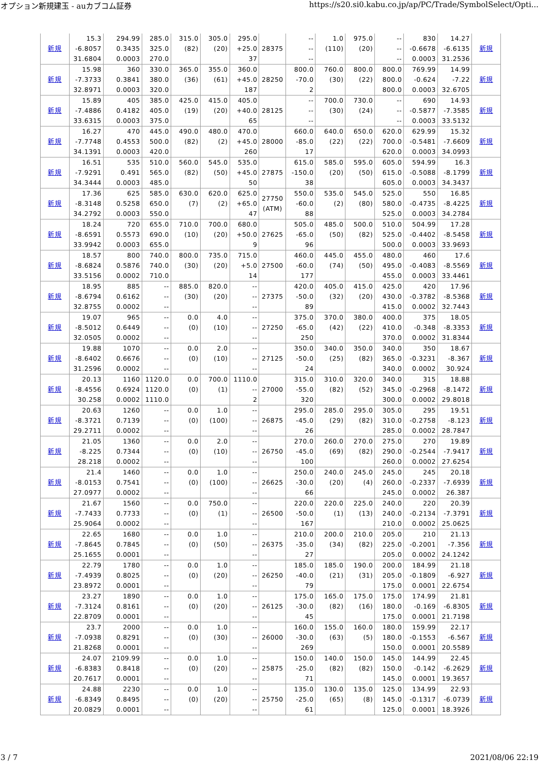オプション新規建玉 - auカブコム証券 https://s20.si0.kabu.co.jp/ap/PC/Trade/SymbolSelect/Opti...
| 新規 | 15.3 -6.8057 31.6804 | 294.99 0.3435 0.0003 | 285.0 325.0 270.0 | 315.0 (82) | 305.0 (20) | 295.0 +25.0 37 | 28375 | -- -- -- | 1.0 (110) | 975.0 (20) | -- -- -- | 830 -0.6678 0.0003 | 14.27 -6.6135 31.2536 | 新規 |
| 新規 | 15.98 -7.3733 32.8971 | 360 0.3841 0.0003 | 330.0 380.0 320.0 | 365.0 (36) | 355.0 (61) | 360.0 +45.0 187 | 28250 | 800.0 -70.0 2 | 760.0 (30) | 800.0 (22) | 800.0 800.0 800.0 | 769.99 -0.624 0.0003 | 14.99 -7.22 32.6705 | 新規 |
| 新規 | 15.89 -7.4886 33.6315 | 405 0.4182 0.0003 | 385.0 405.0 375.0 | 425.0 (19) | 415.0 (20) | 405.0 +40.0 65 | 28125 | -- -- -- | 700.0 (30) | 730.0 (24) | -- -- -- | 690 -0.5877 0.0003 | 14.93 -7.3585 33.5132 | 新規 |
| 新規 | 16.27 -7.7748 34.1391 | 470 0.4553 0.0003 | 445.0 500.0 420.0 | 490.0 (82) | 480.0 (2) | 470.0 +45.0 260 | 28000 | 660.0 -85.0 17 | 640.0 (22) | 650.0 (22) | 620.0 700.0 620.0 | 629.99 -0.5481 0.0003 | 15.32 -7.6609 34.0993 | 新規 |
| 新規 | 16.51 -7.9291 34.3444 | 535 0.491 0.0003 | 510.0 565.0 485.0 | 560.0 (82) | 545.0 (50) | 535.0 +45.0 50 | 27875 | 615.0 -150.0 38 | 585.0 (20) | 595.0 (50) | 605.0 615.0 605.0 | 594.99 -0.5088 0.0003 | 16.3 -8.1799 34.3437 | 新規 |
| 新規 | 17.36 -8.3148 34.2792 | 625 0.5258 0.0003 | 585.0 650.0 550.0 | 630.0 (7) | 620.0 (2) | 625.0 +65.0 47 | 27750 (ATM) | 550.0 -60.0 88 | 535.0 (2) | 545.0 (80) | 525.0 580.0 525.0 | 550 -0.4735 0.0003 | 16.85 -8.4225 34.2784 | 新規 |
| 新規 | 18.24 -8.6591 33.9942 | 720 0.5573 0.0003 | 655.0 690.0 655.0 | 710.0 (10) | 700.0 (20) | 680.0 +50.0 9 | 27625 | 505.0 -65.0 96 | 485.0 (50) | 500.0 (82) | 510.0 525.0 500.0 | 504.99 -0.4402 0.0003 | 17.28 -8.5458 33.9693 | 新規 |
| 新規 | 18.57 -8.6824 33.5156 | 800 0.5876 0.0002 | 740.0 740.0 710.0 | 800.0 (30) | 735.0 (20) | 715.0 +5.0 14 | 27500 | 460.0 -60.0 177 | 445.0 (74) | 455.0 (50) | 480.0 495.0 455.0 | 460 -0.4083 0.0003 | 17.6 -8.5569 33.4461 | 新規 |
| 新規 | 18.95 -8.6794 32.8755 | 885 0.6162 0.0002 | -- -- -- | 885.0 (30) | 820.0 (20) | -- -- -- | 27375 | 420.0 -50.0 89 | 405.0 (32) | 415.0 (20) | 425.0 430.0 415.0 | 420 -0.3782 0.0002 | 17.96 -8.5368 32.7443 | 新規 |
| 新規 | 19.07 -8.5012 32.0505 | 965 0.6449 0.0002 | -- -- -- | 0.0 (0) | 4.0 (10) | -- -- -- | 27250 | 375.0 -65.0 250 | 370.0 (42) | 380.0 (22) | 400.0 410.0 370.0 | 375 -0.348 0.0002 | 18.05 -8.3353 31.8344 | 新規 |
| 新規 | 19.88 -8.6402 31.2596 | 1070 0.6676 0.0002 | -- -- -- | 0.0 (0) | 2.0 (10) | -- -- -- | 27125 | 350.0 -50.0 24 | 340.0 (25) | 350.0 (82) | 340.0 365.0 340.0 | 350 -0.3231 0.0002 | 18.67 -8.367 30.924 | 新規 |
| 新規 | 20.13 -8.4556 30.258 | 1160 0.6924 0.0002 | 1120.0 1120.0 1110.0 | 0.0 (0) | 700.0 (1) | 1110.0 -- 2 | 27000 | 315.0 -55.0 320 | 310.0 (82) | 320.0 (52) | 340.0 345.0 300.0 | 315 -0.2968 0.0002 | 18.88 -8.1472 29.8018 | 新規 |
| 新規 | 20.63 -8.3721 29.2711 | 1260 0.7139 0.0002 | -- -- -- | 0.0 (0) | 1.0 (100) | -- -- -- | 26875 | 295.0 -45.0 26 | 285.0 (29) | 295.0 (82) | 305.0 310.0 285.0 | 295 -0.2758 0.0002 | 19.51 -8.123 28.7847 | 新規 |
| 新規 | 21.05 -8.225 28.218 | 1360 0.7344 0.0002 | -- -- -- | 0.0 (0) | 2.0 (10) | -- -- -- | 26750 | 270.0 -45.0 100 | 260.0 (69) | 270.0 (82) | 275.0 290.0 260.0 | 270 -0.2544 0.0002 | 19.89 -7.9417 27.6254 | 新規 |
| 新規 | 21.4 -8.0153 27.0977 | 1460 0.7541 0.0002 | -- -- -- | 0.0 (0) | 1.0 (100) | -- -- -- | 26625 | 250.0 -30.0 66 | 240.0 (20) | 245.0 (4) | 245.0 260.0 245.0 | 245 -0.2337 0.0002 | 20.18 -7.6939 26.387 | 新規 |
| 新規 | 21.67 -7.7433 25.9064 | 1560 0.7733 0.0002 | -- -- -- | 0.0 (0) | 750.0 (1) | -- -- -- | 26500 | 220.0 -50.0 167 | 220.0 (1) | 225.0 (13) | 240.0 240.0 210.0 | 220 -0.2134 0.0002 | 20.39 -7.3791 25.0625 | 新規 |
| 新規 | 22.65 -7.8645 25.1655 | 1680 0.7845 0.0001 | -- -- -- | 0.0 (0) | 1.0 (50) | -- -- -- | 26375 | 210.0 -35.0 27 | 200.0 (34) | 210.0 (82) | 205.0 225.0 205.0 | 210 -0.2001 0.0002 | 21.13 -7.356 24.1242 | 新規 |
| 新規 | 22.79 -7.4939 23.8972 | 1780 0.8025 0.0001 | -- -- -- | 0.0 (0) | 1.0 (20) | -- -- -- | 26250 | 185.0 -40.0 79 | 185.0 (21) | 190.0 (31) | 200.0 205.0 175.0 | 184.99 -0.1809 0.0001 | 21.18 -6.927 22.6754 | 新規 |
| 新規 | 23.27 -7.3124 22.8709 | 1890 0.8161 0.0001 | -- -- -- | 0.0 (0) | 1.0 (20) | -- -- -- | 26125 | 175.0 -30.0 45 | 165.0 (82) | 175.0 (16) | 175.0 180.0 175.0 | 174.99 -0.169 0.0001 | 21.81 -6.8305 21.7198 | 新規 |
| 新規 | 23.7 -7.0938 21.8268 | 2000 0.8291 0.0001 | -- -- -- | 0.0 (0) | 1.0 (30) | -- -- -- | 26000 | 160.0 -30.0 269 | 155.0 (63) | 160.0 (5) | 180.0 180.0 150.0 | 159.99 -0.1553 0.0001 | 22.17 -6.567 20.5589 | 新規 |
| 新規 | 24.07 -6.8383 20.7617 | 2109.99 0.8418 0.0001 | -- -- -- | 0.0 (0) | 1.0 (20) | -- -- -- | 25875 | 150.0 -25.0 71 | 140.0 (82) | 150.0 (82) | 145.0 150.0 145.0 | 144.99 -0.142 0.0001 | 22.45 -6.2629 19.3657 | 新規 |
| 新規 | 24.88 -6.8349 20.0829 | 2230 0.8495 0.0001 | -- -- -- | 0.0 (0) | 1.0 (20) | -- -- -- | 25750 | 135.0 -25.0 61 | 130.0 (65) | 135.0 (8) | 125.0 145.0 125.0 | 134.99 -0.1317 0.0001 | 22.93 -6.0739 18.3926 | 新規 |
3 / 7 2021/08/06 22:19